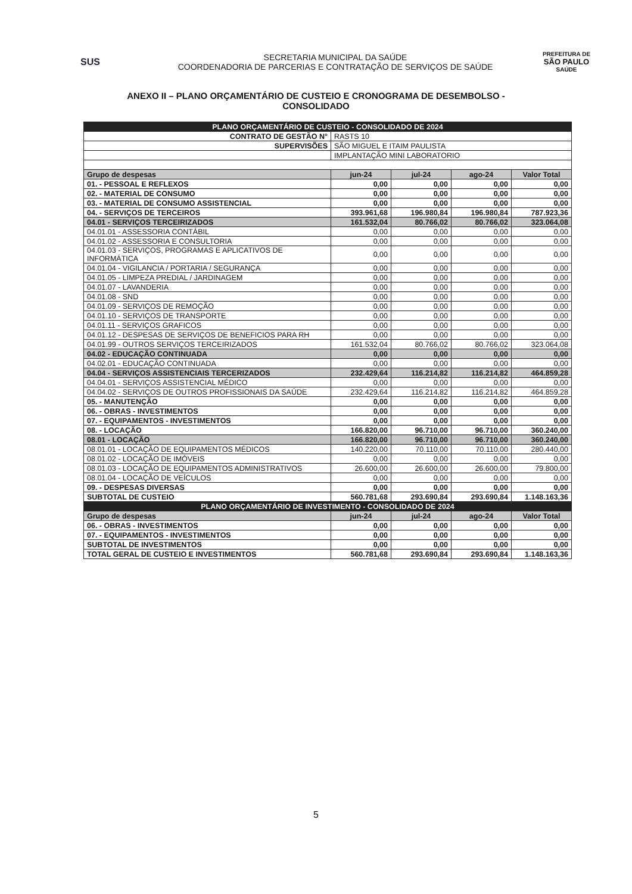SUS
SECRETARIA MUNICIPAL DA SAÚDE
COORDENADORIA DE PARCERIAS E CONTRATAÇÃO DE SERVIÇOS DE SAÚDE
PREFEITURA DE
SÃO PAULO
SAÚDE
ANEXO II – PLANO ORÇAMENTÁRIO DE CUSTEIO E CRONOGRAMA DE DESEMBOLSO -
CONSOLIDADO
| PLANO ORÇAMENTÁRIO DE CUSTEIO - CONSOLIDADO DE 2024 | | | | |
| CONTRATO DE GESTÃO N° | RASTS 10 | | | |
| SUPERVISÕES | SÃO MIGUEL E ITAIM PAULISTA | | | |
| | IMPLANTAÇÃO MINI LABORATORIO | | | |
| Grupo de despesas | jun-24 | jul-24 | ago-24 | Valor Total |
| 01. - PESSOAL E REFLEXOS | 0,00 | 0,00 | 0,00 | 0,00 |
| 02. - MATERIAL DE CONSUMO | 0,00 | 0,00 | 0,00 | 0,00 |
| 03. - MATERIAL DE CONSUMO ASSISTENCIAL | 0,00 | 0,00 | 0,00 | 0,00 |
| 04. - SERVIÇOS DE TERCEIROS | 393.961,68 | 196.980,84 | 196.980,84 | 787.923,36 |
| 04.01 - SERVIÇOS TERCEIRIZADOS | 161.532,04 | 80.766,02 | 80.766,02 | 323.064,08 |
| 04.01.01 - ASSESSORIA CONTÁBIL | 0,00 | 0,00 | 0,00 | 0,00 |
| 04.01.02 - ASSESSORIA E CONSULTORIA | 0,00 | 0,00 | 0,00 | 0,00 |
| 04.01.03 - SERVIÇOS, PROGRAMAS E APLICATIVOS DE INFORMÁTICA | 0,00 | 0,00 | 0,00 | 0,00 |
| 04.01.04 - VIGILANCIA / PORTARIA / SEGURANÇA | 0,00 | 0,00 | 0,00 | 0,00 |
| 04.01.05 - LIMPEZA PREDIAL / JARDINAGEM | 0,00 | 0,00 | 0,00 | 0,00 |
| 04.01.07 - LAVANDERIA | 0,00 | 0,00 | 0,00 | 0,00 |
| 04.01.08 - SND | 0,00 | 0,00 | 0,00 | 0,00 |
| 04.01.09 - SERVIÇOS DE REMOÇÃO | 0,00 | 0,00 | 0,00 | 0,00 |
| 04.01.10 - SERVIÇOS DE TRANSPORTE | 0,00 | 0,00 | 0,00 | 0,00 |
| 04.01.11 - SERVIÇOS GRAFICOS | 0,00 | 0,00 | 0,00 | 0,00 |
| 04.01.12 - DESPESAS DE SERVIÇOS DE BENEFICIOS PARA RH | 0,00 | 0,00 | 0,00 | 0,00 |
| 04.01.99 - OUTROS SERVIÇOS TERCEIRIZADOS | 161.532,04 | 80.766,02 | 80.766,02 | 323.064,08 |
| 04.02 - EDUCAÇÃO CONTINUADA | 0,00 | 0,00 | 0,00 | 0,00 |
| 04.02.01 - EDUCAÇÃO CONTINUADA | 0,00 | 0,00 | 0,00 | 0,00 |
| 04.04 - SERVIÇOS ASSISTENCIAIS TERCERIZADOS | 232.429,64 | 116.214,82 | 116.214,82 | 464.859,28 |
| 04.04.01 - SERVIÇOS ASSISTENCIAL MÉDICO | 0,00 | 0,00 | 0,00 | 0,00 |
| 04.04.02 - SERVIÇOS DE OUTROS PROFISSIONAIS DA SAÚDE | 232.429,64 | 116.214,82 | 116.214,82 | 464.859,28 |
| 05. - MANUTENÇÃO | 0,00 | 0,00 | 0,00 | 0,00 |
| 06. - OBRAS - INVESTIMENTOS | 0,00 | 0,00 | 0,00 | 0,00 |
| 07. - EQUIPAMENTOS - INVESTIMENTOS | 0,00 | 0,00 | 0,00 | 0,00 |
| 08. - LOCAÇÃO | 166.820,00 | 96.710,00 | 96.710,00 | 360.240,00 |
| 08.01 - LOCAÇÃO | 166.820,00 | 96.710,00 | 96.710,00 | 360.240,00 |
| 08.01.01 - LOCAÇÃO DE EQUIPAMENTOS MÉDICOS | 140.220,00 | 70.110,00 | 70.110,00 | 280.440,00 |
| 08.01.02 - LOCAÇÃO DE IMÓVEIS | 0,00 | 0,00 | 0,00 | 0,00 |
| 08.01.03 - LOCAÇÃO DE EQUIPAMENTOS ADMINISTRATIVOS | 26.600,00 | 26.600,00 | 26.600,00 | 79.800,00 |
| 08.01.04 - LOCAÇÃO DE VEÍCULOS | 0,00 | 0,00 | 0,00 | 0,00 |
| 09. - DESPESAS DIVERSAS | 0,00 | 0,00 | 0,00 | 0,00 |
| SUBTOTAL DE CUSTEIO | 560.781,68 | 293.690,84 | 293.690,84 | 1.148.163,36 |
| PLANO ORÇAMENTÁRIO DE INVESTIMENTO - CONSOLIDADO DE 2024 | | | | |
| Grupo de despesas | jun-24 | jul-24 | ago-24 | Valor Total |
| 06. - OBRAS - INVESTIMENTOS | 0,00 | 0,00 | 0,00 | 0,00 |
| 07. - EQUIPAMENTOS - INVESTIMENTOS | 0,00 | 0,00 | 0,00 | 0,00 |
| SUBTOTAL DE INVESTIMENTOS | 0,00 | 0,00 | 0,00 | 0,00 |
| TOTAL GERAL DE CUSTEIO E INVESTIMENTOS | 560.781,68 | 293.690,84 | 293.690,84 | 1.148.163,36 |
5